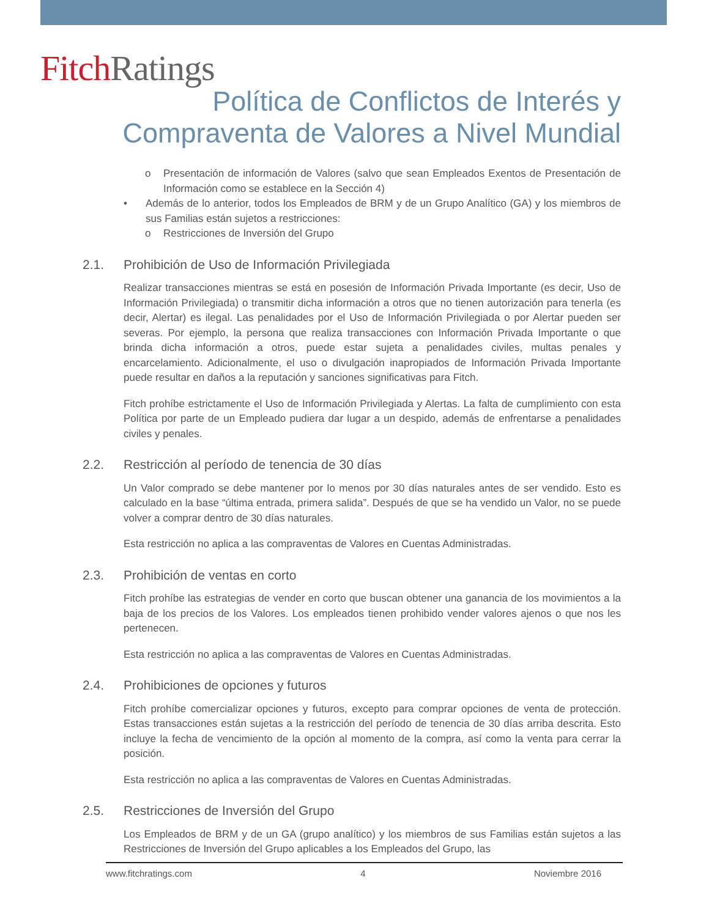Fitch Ratings
Política de Conflictos de Interés y Compraventa de Valores a Nivel Mundial
o Presentación de información de Valores (salvo que sean Empleados Exentos de Presentación de Información como se establece en la Sección 4)
• Además de lo anterior, todos los Empleados de BRM y de un Grupo Analítico (GA) y los miembros de sus Familias están sujetos a restricciones:
o Restricciones de Inversión del Grupo
2.1. Prohibición de Uso de Información Privilegiada
Realizar transacciones mientras se está en posesión de Información Privada Importante (es decir, Uso de Información Privilegiada) o transmitir dicha información a otros que no tienen autorización para tenerla (es decir, Alertar) es ilegal. Las penalidades por el Uso de Información Privilegiada o por Alertar pueden ser severas. Por ejemplo, la persona que realiza transacciones con Información Privada Importante o que brinda dicha información a otros, puede estar sujeta a penalidades civiles, multas penales y encarcelamiento. Adicionalmente, el uso o divulgación inapropiados de Información Privada Importante puede resultar en daños a la reputación y sanciones significativas para Fitch.
Fitch prohíbe estrictamente el Uso de Información Privilegiada y Alertas. La falta de cumplimiento con esta Política por parte de un Empleado pudiera dar lugar a un despido, además de enfrentarse a penalidades civiles y penales.
2.2. Restricción al período de tenencia de 30 días
Un Valor comprado se debe mantener por lo menos por 30 días naturales antes de ser vendido. Esto es calculado en la base “última entrada, primera salida”. Después de que se ha vendido un Valor, no se puede volver a comprar dentro de 30 días naturales.
Esta restricción no aplica a las compraventas de Valores en Cuentas Administradas.
2.3. Prohibición de ventas en corto
Fitch prohíbe las estrategias de vender en corto que buscan obtener una ganancia de los movimientos a la baja de los precios de los Valores. Los empleados tienen prohibido vender valores ajenos o que nos les pertenecen.
Esta restricción no aplica a las compraventas de Valores en Cuentas Administradas.
2.4. Prohibiciones de opciones y futuros
Fitch prohíbe comercializar opciones y futuros, excepto para comprar opciones de venta de protección. Estas transacciones están sujetas a la restricción del período de tenencia de 30 días arriba descrita. Esto incluye la fecha de vencimiento de la opción al momento de la compra, así como la venta para cerrar la posición.
Esta restricción no aplica a las compraventas de Valores en Cuentas Administradas.
2.5. Restricciones de Inversión del Grupo
Los Empleados de BRM y de un GA (grupo analítico) y los miembros de sus Familias están sujetos a las Restricciones de Inversión del Grupo aplicables a los Empleados del Grupo, las
www.fitchratings.com 4 Noviembre 2016